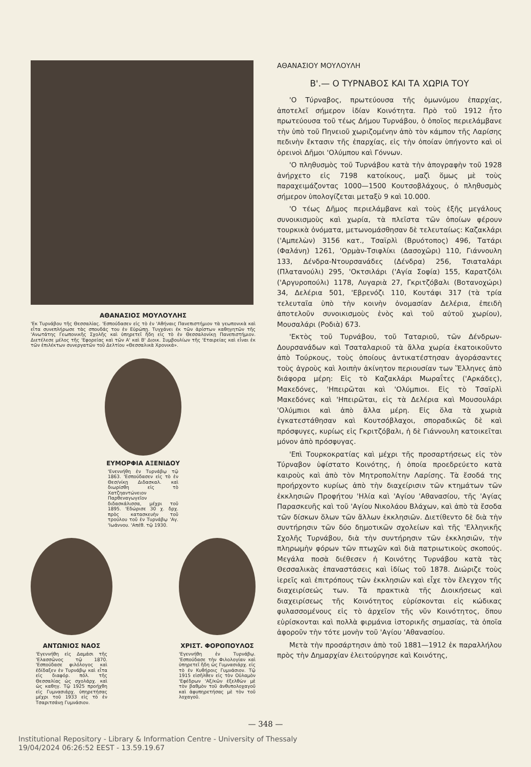ΑΘΑΝΑΣΙΟΣ ΜΟΥΛΟΥΛΗΣ
'Εκ Τυρνάβου τῆς Θεσσαλίας. 'Εσπούδασεν εἰς τὸ ἐν 'Αθήναις Πανεπιστήμιον τὰ γεωπονικὰ καὶ εἶτα συνεπλήρωσε τὰς σπουδάς του ἐν Εὐρώπῃ. Τυγχάνει ἐκ τῶν ἀρίστων καθηγητῶν τῆς 'Ανωτάτης Γεωπονικῆς Σχολῆς καὶ ὑπηρετεῖ ἤδη εἰς τὸ ἐν Θεσσαλονίκῃ Πανεπιστήμιον. Διετέλεσε μέλος τῆς 'Εφορείας καὶ τῶν Α' καὶ Β' Διοικ. Συμβουλίων τῆς 'Εταιρείας καὶ εἶναι ἐκ τῶν ἐπιλέκτων συνεργατῶν τοῦ Δελτίου «Θεσσαλικὰ Χρονικά».
ΕΥΜΟΡΦΙΑ ΑΞΕΝΙΔΟΥ
'Ενεννήθη ἐν Τυρνάβῳ τῷ 1863. 'Εσπούδασεν εἰς τὸ ἐν Θεσ/νίκῃ Διδασκαλ. καὶ διωρίσθη εἰς τὸ Χατζηαντώνειον Παρθεναγωγεῖον διδασκάλισσα, μέχρι τοῦ 1895. 'Εδώρισε 30 χ. δρχ. πρὸς κατασκευὴν τοῦ τρούλου τοῦ ἐν Τυρνάβῳ 'Αγ. 'Ιωάννου. 'Απέθ. τῷ 1930.
ΑΝΤΩΝΙΟΣ ΝΑΟΣ
'Εγεννήθη εἰς Δαμάσι τῆς 'Ελασσῶνος τῷ 1870. 'Εσπούδασε φιλόλογος καὶ ἐδίδαξεν ἐν Τυρνάβῳ καὶ εἶτα εἰς διαφόρ. πόλ. τῆς Θεσσαλίας ὡς σχολάρχ. καὶ ὡς καθηγ. Τῷ 1925 προήχθη εἰς Γυμνασιάρχ. ὑπηρετήσας μέχρι τοῦ 1933 εἰς τὸ ἐν Τσαριτσάνῃ Γυμνάσιον.
ΧΡΙΣΤ. ΦΟΡΟΠΟΥΛΟΣ
'Εγεννήθη ἐν Τυρνάβῳ. 'Εσπούδασε τὴν Φιλολογίαν καὶ ὑπηρετεῖ ἤδη ὡς Γυμνασιάρχ. εἰς τὸ ἐν Κυθήροις Γυμνάσιον. Τῷ 1915 εἰσῆλθεν εἰς τὸν Οὐλαμὸν 'Εφέδρων 'Αξ/κῶν ἐξελθὼν μὲ τὸν βαθμὸν τοῦ ἀνθυπολοχαγοῦ καὶ ἀφυπηρετήσας μὲ τὸν τοῦ λοχαγοῦ.
ΑΘΑΝΑΣΙΟΥ ΜΟΥΛΟΥΛΗ
Β'.— Ο ΤΥΡΝΑΒΟΣ ΚΑΙ ΤΑ ΧΩΡΙΑ ΤΟΥ
'Ο Τύρναβος, πρωτεύουσα τῆς ὁμωνύμου ἐπαρχίας, ἀποτελεῖ σήμερον ἰδίαν Κοινότητα. Πρὸ τοῦ 1912 ἦτο πρωτεύουσα τοῦ τέως Δήμου Τυρνάβου, ὁ ὁποῖος περιελάμβανε τὴν ὑπὸ τοῦ Πηνειοῦ χωριζομένην ἀπὸ τὸν κάμπον τῆς Λαρίσης πεδινὴν ἔκτασιν τῆς ἐπαρχίας, εἰς τὴν ὁποίαν ὑπήγοντο καὶ οἱ ὀρεινοὶ Δῆμοι 'Ολύμπου καὶ Γόννων.
'Ο πληθυσμὸς τοῦ Τυρνάβου κατὰ τὴν ἀπογραφὴν τοῦ 1928 ἀνήρχετο εἰς 7198 κατοίκους, μαζὶ ὅμως μὲ τοὺς παραχειμάζοντας 1000—1500 Κουτσοβλάχους, ὁ πληθυσμὸς σήμερον ὑπολογίζεται μεταξὺ 9 καὶ 10.000.
'Ο τέως Δῆμος περιελάμβανε καὶ τοὺς ἑξῆς μεγάλους συνοικισμοὺς καὶ χωρία, τὰ πλεῖστα τῶν ὁποίων φέρουν τουρκικὰ ὀνόματα, μετωνομάσθησαν δὲ τελευταίως: Καζακλάρι ('Αμπελὼν) 3156 κατ., Τσαϊρλὶ (Βρυότοπος) 496, Τατάρι (Φαλάνη) 1261, 'Ορμὰν-Τσιφλίκι (Δασοχῶρι) 110, Γιάννουλη 133, Δένδρα-Ντουρσανάδες (Δένδρα) 256, Τσιαταλάρι (Πλατανούλι) 295, 'Οκτσιλάρι ('Αγία Σοφία) 155, Καρατζόλι ('Αργυροπούλι) 1178, Λυγαριὰ 27, Γκριτζόβαλι (Βοτανοχώρι) 34, Δελέρια 501, 'Εβρενόζι 110, Κουτάφι 317 (τὰ τρία τελευταῖα ὑπὸ τὴν κοινὴν ὀνομασίαν Δελέρια, ἐπειδὴ ἀποτελοῦν συνοικισμοὺς ἑνὸς καὶ τοῦ αὐτοῦ χωρίου), Μουσαλάρι (Ροδιὰ) 673.
'Εκτὸς τοῦ Τυρνάβου, τοῦ Ταταριοῦ, τῶν Δένδρων-Δουρσανάδων καὶ Τσαταλαριοῦ τὰ ἄλλα χωρία ἐκατοικοῦντο ἀπὸ Τούρκους, τοὺς ὁποίους ἀντικατέστησαν ἀγοράσαντες τοὺς ἀγροὺς καὶ λοιπὴν ἀκίνητον περιουσίαν των Ἕλληνες ἀπὸ διάφορα μέρη: Εἰς τὸ Καζακλάρι Μωραΐτες ('Αρκάδες), Μακεδόνες, 'Ηπειρῶται καὶ 'Ολύμπιοι. Εἰς τὸ Τσαϊρλὶ Μακεδόνες καὶ 'Ηπειρῶται, εἰς τὰ Δελέρια καὶ Μουσουλάρι 'Ολύμπιοι καὶ ἀπὸ ἄλλα μέρη. Εἰς ὅλα τὰ χωριὰ ἐγκατεστάθησαν καὶ Κουτσόβλαχοι, σποραδικῶς δὲ καὶ πρόσφυγες, κυρίως εἰς Γκριτζόβαλι, ἡ δὲ Γιάννουλη κατοικεῖται μόνον ἀπὸ πρόσφυγας.
'Επὶ Τουρκοκρατίας καὶ μέχρι τῆς προσαρτήσεως εἰς τὸν Τύρναβον ὑφίστατο Κοινότης, ἡ ὁποία προεδρεύετο κατὰ καιροὺς καὶ ἀπὸ τὸν Μητροπολίτην Λαρίσης. Τὰ ἔσοδά της προήρχοντο κυρίως ἀπὸ τὴν διαχείρισιν τῶν κτημάτων τῶν ἐκκλησιῶν Προφήτου 'Ηλία καὶ 'Αγίου 'Αθανασίου, τῆς 'Αγίας Παρασκευῆς καὶ τοῦ 'Αγίου Νικολάου Βλάχων, καὶ ἀπὸ τὰ ἔσοδα τῶν δίσκων ὅλων τῶν ἄλλων ἐκκλησιῶν. Διετίθεντο δὲ διὰ τὴν συντήρησιν τῶν δύο δημοτικῶν σχολείων καὶ τῆς 'Ελληνικῆς Σχολῆς Τυρνάβου, διὰ τὴν συντήρησιν τῶν ἐκκλησιῶν, τὴν πληρωμὴν φόρων τῶν πτωχῶν καὶ διὰ πατριωτικοὺς σκοπούς. Μεγάλα ποσὰ διέθεσεν ἡ Κοινότης Τυρνάβου κατὰ τὰς Θεσσαλικὰς ἐπαναστάσεις καὶ ἰδίως τοῦ 1878. Διώριζε τοὺς ἱερεῖς καὶ ἐπιτρόπους τῶν ἐκκλησιῶν καὶ εἶχε τὸν ἔλεγχον τῆς διαχειρίσεώς των. Τὰ πρακτικὰ τῆς Διοικήσεως καὶ διαχειρίσεως τῆς Κοινότητος εὑρίσκονται εἰς κώδικας φυλασσομένους εἰς τὸ ἀρχεῖον τῆς νῦν Κοινότητος, ὅπου εὑρίσκονται καὶ πολλὰ φιρμάνια ἱστορικῆς σημασίας, τὰ ὁποῖα ἀφοροῦν τὴν τότε μονὴν τοῦ 'Αγίου 'Αθανασίου.
Μετὰ τὴν προσάρτησιν ἀπὸ τοῦ 1881—1912 ἐκ παραλλήλου πρὸς τὴν Δημαρχίαν ἐλειτούργησε καὶ Κοινότης,
— 348 —
Institutional Repository - Library & Information Centre - University of Thessaly
19/04/2024 06:26:52 EEST - 13.59.19.67